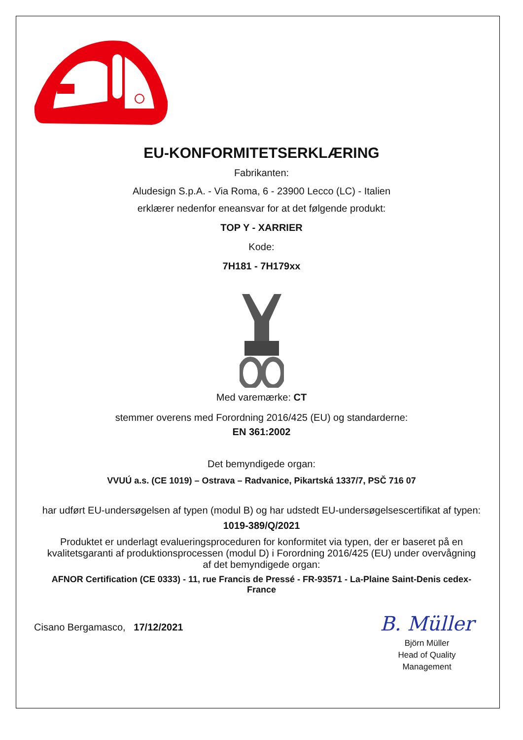EU-KONFORMITETSERKLÆRING
Fabrikanten:
Aludesign S.p.A. - Via Roma, 6 - 23900 Lecco (LC) - Italien
erklærer nedenfor eneansvar for at det følgende produkt:
TOP Y - XARRIER
Kode:
7H181 - 7H179xx
Med varemærke: CT
stemmer overens med Forordning 2016/425 (EU) og standarderne:
EN 361:2002
Det bemyndigede organ:
VVUÚ a.s. (CE 1019) – Ostrava – Radvanice, Pikartská 1337/7, PSČ 716 07
har udført EU-undersøgelsen af typen (modul B) og har udstedt EU-undersøgelsescertifikat af typen:
1019-389/Q/2021
Produktet er underlagt evalueringsproceduren for konformitet via typen, der er baseret på en kvalitetsgaranti af produktionsprocessen (modul D) i Forordning 2016/425 (EU) under overvågning af det bemyndigede organ:
AFNOR Certification (CE 0333) - 11, rue Francis de Pressé - FR-93571 - La-Plaine Saint-Denis cedex-France
Cisano Bergamasco, 17/12/2021
B. Müller
Björn Müller
Head of Quality
Management